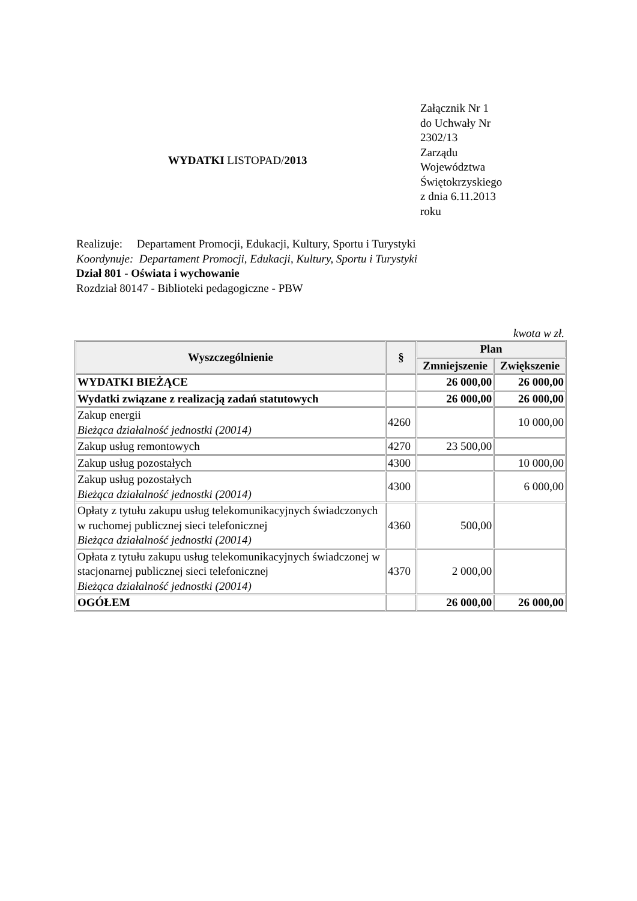WYDATKI LISTOPAD/2013
Załącznik Nr 1
do Uchwały Nr
2302/13
Zarządu
Województwa
Świętokrzyskiego
z dnia 6.11.2013
roku
Realizuje: Departament Promocji, Edukacji, Kultury, Sportu i Turystyki
Koordynuje: Departament Promocji, Edukacji, Kultury, Sportu i Turystyki
Dział 801 - Oświata i wychowanie
Rozdział 80147 - Biblioteki pedagogiczne - PBW
kwota w zł.
| Wyszczególnienie | § | Plan | |
| --- | --- | --- | --- |
| | | Zmniejszenie | Zwiększenie |
| WYDATKI BIEŻĄCE | | 26 000,00 | 26 000,00 |
| Wydatki związane z realizacją zadań statutowych | | 26 000,00 | 26 000,00 |
| Zakup energii Bieżąca działalność jednostki (20014) | 4260 | | 10 000,00 |
| Zakup usług remontowych | 4270 | 23 500,00 | |
| Zakup usług pozostałych | 4300 | | 10 000,00 |
| Zakup usług pozostałych Bieżąca działalność jednostki (20014) | 4300 | | 6 000,00 |
| Opłaty z tytułu zakupu usług telekomunikacyjnych świadczonych w ruchomej publicznej sieci telefonicznej Bieżąca działalność jednostki (20014) | 4360 | 500,00 | |
| Opłata z tytułu zakupu usług telekomunikacyjnych świadczonej w stacjonarnej publicznej sieci telefonicznej Bieżąca działalność jednostki (20014) | 4370 | 2 000,00 | |
| OGÓŁEM | | 26 000,00 | 26 000,00 |